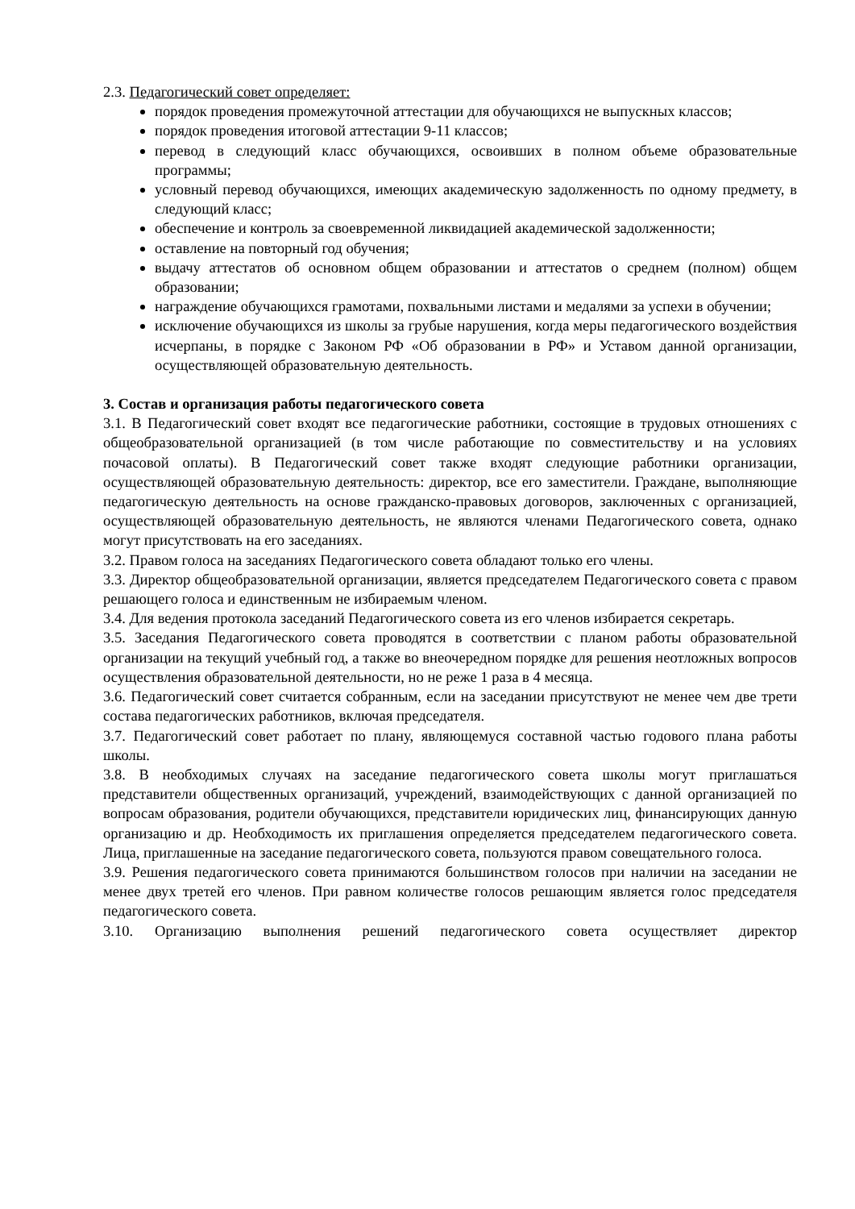2.3. Педагогический совет определяет:
порядок проведения промежуточной аттестации для обучающихся не выпускных классов;
порядок проведения итоговой аттестации 9-11 классов;
перевод в следующий класс обучающихся, освоивших в полном объеме образовательные программы;
условный перевод обучающихся, имеющих академическую задолженность по одному предмету, в следующий класс;
обеспечение и контроль за своевременной ликвидацией академической задолженности;
оставление на повторный год обучения;
выдачу аттестатов об основном общем образовании и аттестатов о среднем (полном) общем образовании;
награждение обучающихся грамотами, похвальными листами и медалями за успехи в обучении;
исключение обучающихся из школы за грубые нарушения, когда меры педагогического воздействия исчерпаны, в порядке с Законом РФ «Об образовании в РФ» и Уставом данной организации, осуществляющей образовательную деятельность.
3. Состав и организация работы педагогического совета
3.1. В Педагогический совет входят все педагогические работники, состоящие в трудовых отношениях с общеобразовательной организацией (в том числе работающие по совместительству и на условиях почасовой оплаты). В Педагогический совет также входят следующие работники организации, осуществляющей образовательную деятельность: директор, все его заместители. Граждане, выполняющие педагогическую деятельность на основе гражданско-правовых договоров, заключенных с организацией, осуществляющей образовательную деятельность, не являются членами Педагогического совета, однако могут присутствовать на его заседаниях.
3.2. Правом голоса на заседаниях Педагогического совета обладают только его члены.
3.3. Директор общеобразовательной организации, является председателем Педагогического совета с правом решающего голоса и единственным не избираемым членом.
3.4. Для ведения протокола заседаний Педагогического совета из его членов избирается секретарь.
3.5. Заседания Педагогического совета проводятся в соответствии с планом работы образовательной организации на текущий учебный год, а также во внеочередном порядке для решения неотложных вопросов осуществления образовательной деятельности, но не реже 1 раза в 4 месяца.
3.6. Педагогический совет считается собранным, если на заседании присутствуют не менее чем две трети состава педагогических работников, включая председателя.
3.7. Педагогический совет работает по плану, являющемуся составной частью годового плана работы школы.
3.8. В необходимых случаях на заседание педагогического совета школы могут приглашаться представители общественных организаций, учреждений, взаимодействующих с данной организацией по вопросам образования, родители обучающихся, представители юридических лиц, финансирующих данную организацию и др. Необходимость их приглашения определяется председателем педагогического совета. Лица, приглашенные на заседание педагогического совета, пользуются правом совещательного голоса.
3.9. Решения педагогического совета принимаются большинством голосов при наличии на заседании не менее двух третей его членов. При равном количестве голосов решающим является голос председателя педагогического совета.
3.10. Организацию выполнения решений педагогического совета осуществляет директор